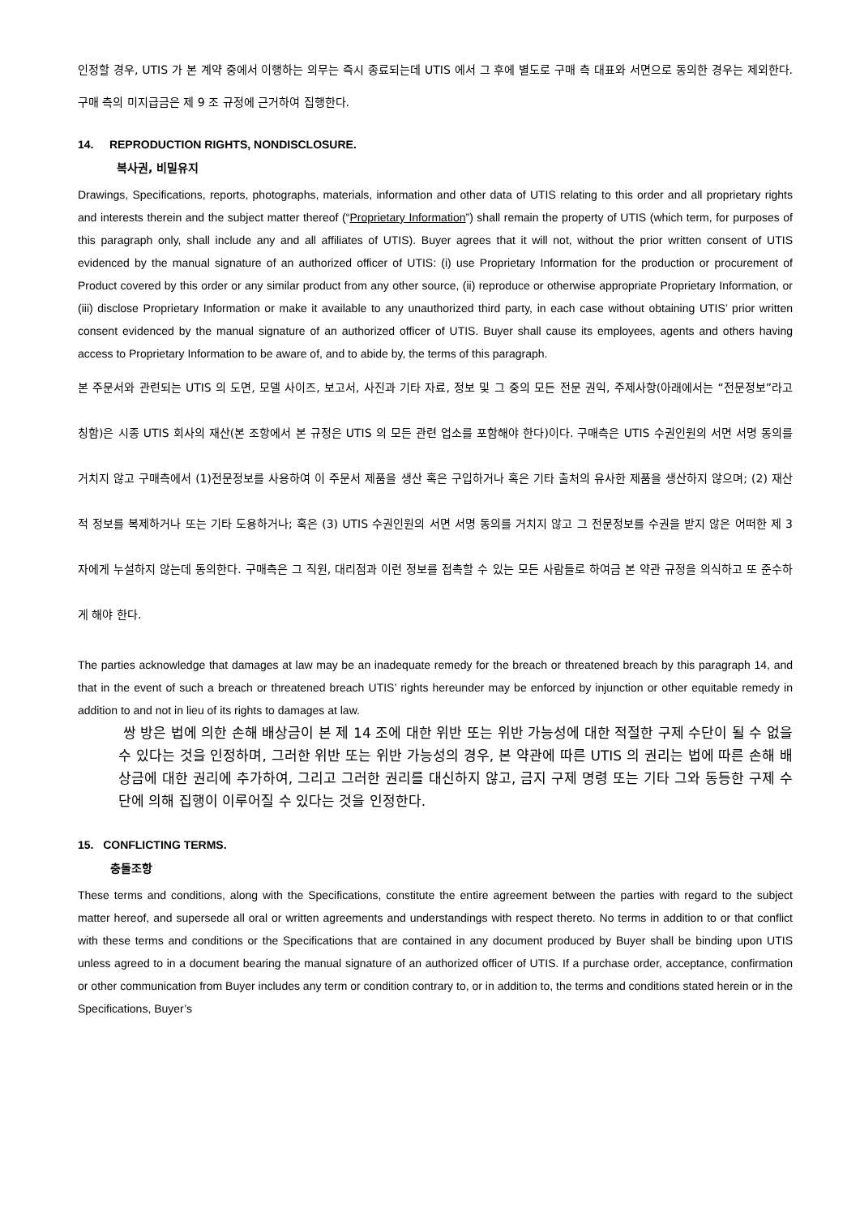인정할 경우, UTIS 가 본 계약 중에서 이행하는 의무는 즉시 종료되는데 UTIS 에서 그 후에 별도로 구매 측 대표와 서면으로 동의한 경우는 제외한다. 구매 측의 미지급금은 제 9 조 규정에 근거하여 집행한다.
14. REPRODUCTION RIGHTS, NONDISCLOSURE.
복사권, 비밀유지
Drawings, Specifications, reports, photographs, materials, information and other data of UTIS relating to this order and all proprietary rights and interests therein and the subject matter thereof (“Proprietary Information”) shall remain the property of UTIS (which term, for purposes of this paragraph only, shall include any and all affiliates of UTIS). Buyer agrees that it will not, without the prior written consent of UTIS evidenced by the manual signature of an authorized officer of UTIS: (i) use Proprietary Information for the production or procurement of Product covered by this order or any similar product from any other source, (ii) reproduce or otherwise appropriate Proprietary Information, or (iii) disclose Proprietary Information or make it available to any unauthorized third party, in each case without obtaining UTIS’ prior written consent evidenced by the manual signature of an authorized officer of UTIS. Buyer shall cause its employees, agents and others having access to Proprietary Information to be aware of, and to abide by, the terms of this paragraph.
본 주문서와 관련되는 UTIS 의 도면, 모델 사이즈, 보고서, 사진과 기타 자료, 정보 및 그 중의 모든 전문 권익, 주제사항(아래에서는 “전문정보”라고 칭함)은 시종 UTIS 회사의 재산(본 조항에서 본 규정은 UTIS 의 모든 관련 업소를 포함해야 한다)이다. 구매측은 UTIS 수권인원의 서면 서명 동의를 거치지 않고 구매측에서 (1)전문정보를 사용하여 이 주문서 제품을 생산 혹은 구입하거나 혹은 기타 출처의 유사한 제품을 생산하지 않으며; (2) 재산적 정보를 복제하거나 또는 기타 도용하거나; 혹은 (3) UTIS 수권인원의 서면 서명 동의를 거치지 않고 그 전문정보를 수권을 받지 않은 어떠한 제 3 자에게 누설하지 않는데 동의한다. 구매측은 그 직원, 대리점과 이런 정보를 접촉할 수 있는 모든 사람들로 하여금 본 약관 규정을 의식하고 또 준수하게 해야 한다.
The parties acknowledge that damages at law may be an inadequate remedy for the breach or threatened breach by this paragraph 14, and that in the event of such a breach or threatened breach UTIS’ rights hereunder may be enforced by injunction or other equitable remedy in addition to and not in lieu of its rights to damages at law.
쌍 방은 법에 의한 손해 배상금이 본 제 14 조에 대한 위반 또는 위반 가능성에 대한 적절한 구제 수단이 될 수 없을 수 있다는 것을 인정하며, 그러한 위반 또는 위반 가능성의 경우, 본 약관에 따른 UTIS 의 권리는 법에 따른 손해 배상금에 대한 권리에 추가하여, 그리고 그러한 권리를 대신하지 않고, 금지 구제 명령 또는 기타 그와 동등한 구제 수단에 의해 집행이 이루어질 수 있다는 것을 인정한다.
15. CONFLICTING TERMS.
충돌조항
These terms and conditions, along with the Specifications, constitute the entire agreement between the parties with regard to the subject matter hereof, and supersede all oral or written agreements and understandings with respect thereto. No terms in addition to or that conflict with these terms and conditions or the Specifications that are contained in any document produced by Buyer shall be binding upon UTIS unless agreed to in a document bearing the manual signature of an authorized officer of UTIS. If a purchase order, acceptance, confirmation or other communication from Buyer includes any term or condition contrary to, or in addition to, the terms and conditions stated herein or in the Specifications, Buyer’s